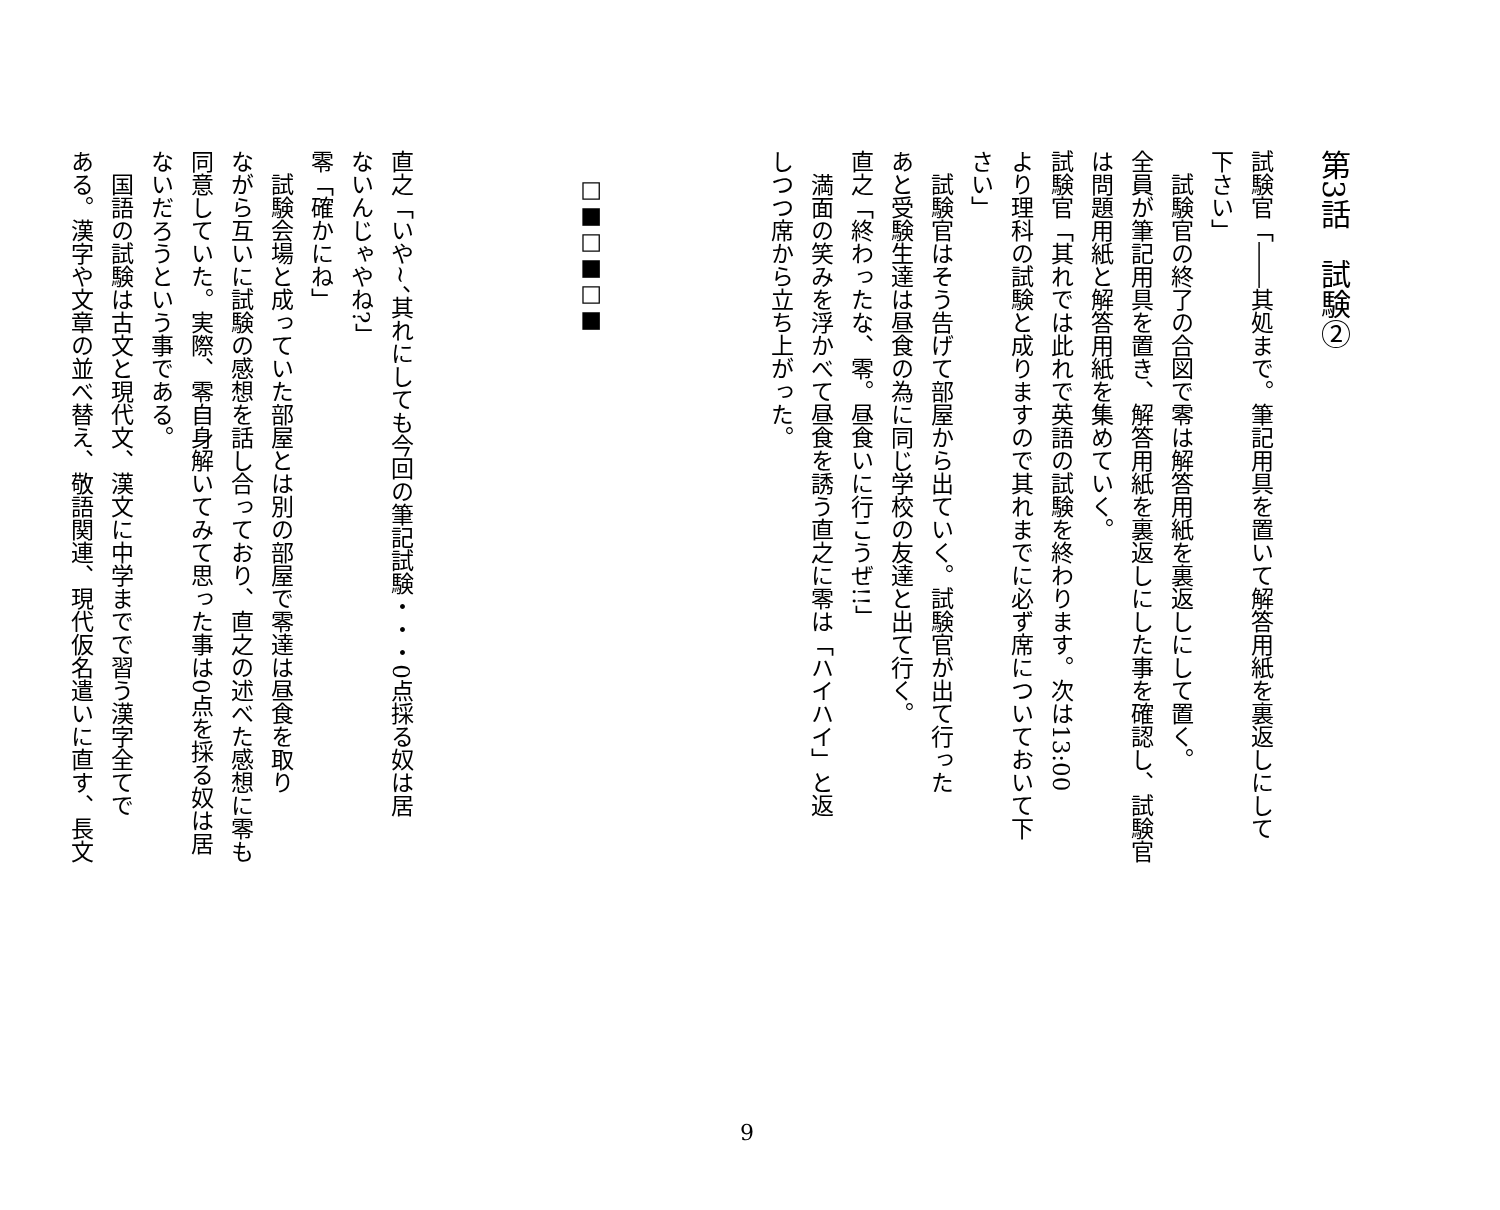第3話　試験②
試験官「――其処まで。筆記用具を置いて解答用紙を裏返しにして
下さい」
　試験官の終了の合図で零は解答用紙を裏返しにして置く。
全員が筆記用具を置き、解答用紙を裏返しにした事を確認し、試験官
は問題用紙と解答用紙を集めていく。
試験官「其れでは此れで英語の試験を終わります。次は13:00
より理科の試験と成りますので其れまでに必ず席についておいて下
さい」
　試験官はそう告げて部屋から出ていく。試験官が出て行った
あと受験生達は昼食の為に同じ学校の友達と出て行く。
直之「終わったな、零。昼食いに行こうぜ!!」
　満面の笑みを浮かべて昼食を誘う直之に零は「ハイハイ」と返
しつつ席から立ち上がった。
□■□■□■
直之「いや~、其れにしても今回の筆記試験・・・0点採る奴は居
ないんじゃやね?」
零「確かにね」
　試験会場と成っていた部屋とは別の部屋で零達は昼食を取り
ながら互いに試験の感想を話し合っており、直之の述べた感想に零も
同意していた。実際、零自身解いてみて思った事は0点を採る奴は居
ないだろうという事である。
　国語の試験は古文と現代文、漢文に中学までで習う漢字全てで
ある。漢字や文章の並べ替え、敬語関連、現代仮名遣いに直す、長文
9